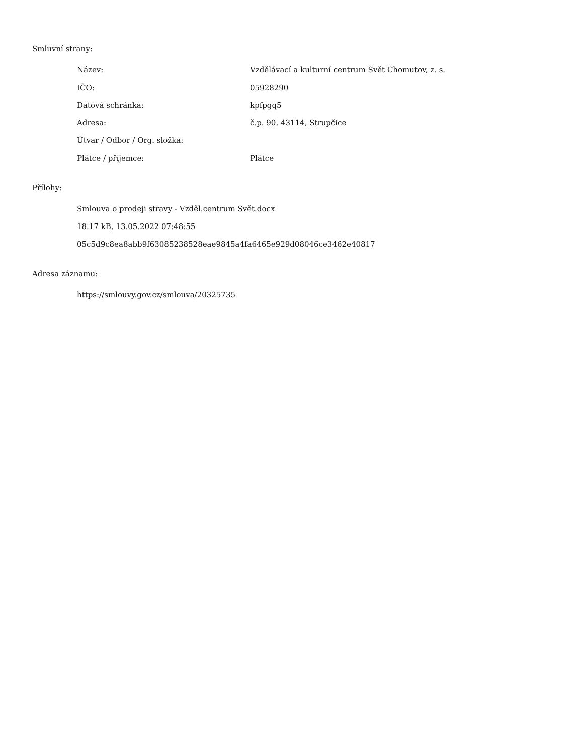Smluvní strany:
| Název: | Vzdělávací a kulturní centrum Svět Chomutov, z. s. |
| IČO: | 05928290 |
| Datová schránka: | kpfpgq5 |
| Adresa: | č.p. 90, 43114, Strupčice |
| Útvar / Odbor / Org. složka: | |
| Plátce / příjemce: | Plátce |
Přílohy:
Smlouva o prodeji stravy - Vzděl.centrum Svět.docx
18.17 kB, 13.05.2022 07:48:55
05c5d9c8ea8abb9f63085238528eae9845a4fa6465e929d08046ce3462e40817
Adresa záznamu:
https://smlouvy.gov.cz/smlouva/20325735